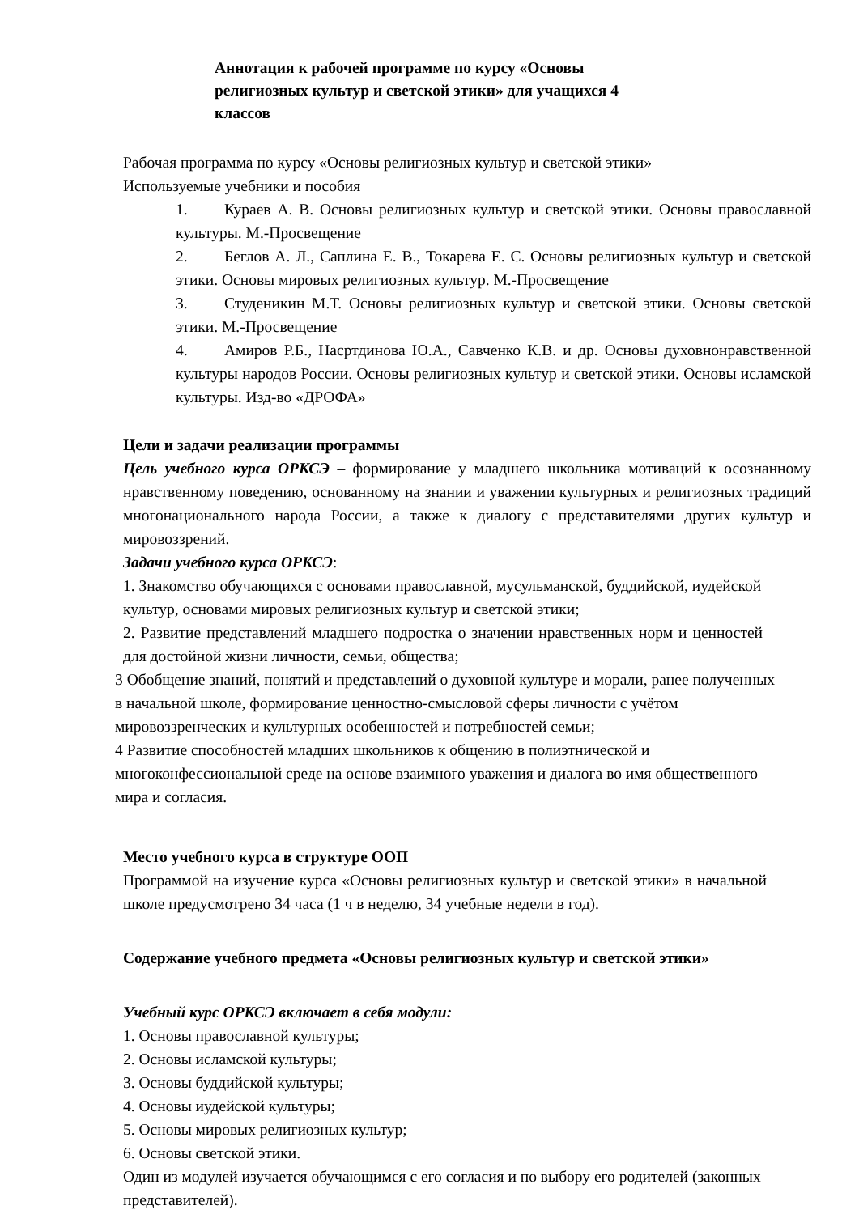Аннотация к рабочей программе по курсу «Основы религиозных культур и светской этики» для учащихся 4 классов
Рабочая программа по курсу «Основы религиозных культур и светской этики»
Используемые учебники и пособия
1. Кураев А. В. Основы религиозных культур и светской этики. Основы православной культуры. М.-Просвещение
2. Беглов А. Л., Саплина Е. В., Токарева Е. С. Основы религиозных культур и светской этики. Основы мировых религиозных культур. М.-Просвещение
3. Студеникин М.Т. Основы религиозных культур и светской этики. Основы светской этики. М.-Просвещение
4. Амиров Р.Б., Насртдинова Ю.А., Савченко К.В. и др. Основы духовнонравственной культуры народов России. Основы религиозных культур и светской этики. Основы исламской культуры. Изд-во «ДРОФА»
Цели и задачи реализации программы
Цель учебного курса ОРКСЭ – формирование у младшего школьника мотиваций к осознанному нравственному поведению, основанному на знании и уважении культурных и религиозных традиций многонационального народа России, а также к диалогу с представителями других культур и мировоззрений.
Задачи учебного курса ОРКСЭ:
1. Знакомство обучающихся с основами православной, мусульманской, буддийской, иудейской культур, основами мировых религиозных культур и светской этики;
2. Развитие представлений младшего подростка о значении нравственных норм и ценностей для достойной жизни личности, семьи, общества;
3 Обобщение знаний, понятий и представлений о духовной культуре и морали, ранее полученных в начальной школе, формирование ценностно-смысловой сферы личности с учётом мировоззренческих и культурных особенностей и потребностей семьи;
4 Развитие способностей младших школьников к общению в полиэтнической и многоконфессиональной среде на основе взаимного уважения и диалога во имя общественного мира и согласия.
Место учебного курса в структуре ООП
Программой на изучение курса «Основы религиозных культур и светской этики» в начальной школе предусмотрено 34 часа (1 ч в неделю, 34 учебные недели в год).
Содержание учебного предмета «Основы религиозных культур и светской этики»
Учебный курс ОРКСЭ включает в себя модули:
1. Основы православной культуры;
2. Основы исламской культуры;
3. Основы буддийской культуры;
4. Основы иудейской культуры;
5. Основы мировых религиозных культур;
6. Основы светской этики.
Один из модулей изучается обучающимся с его согласия и по выбору его родителей (законных представителей).